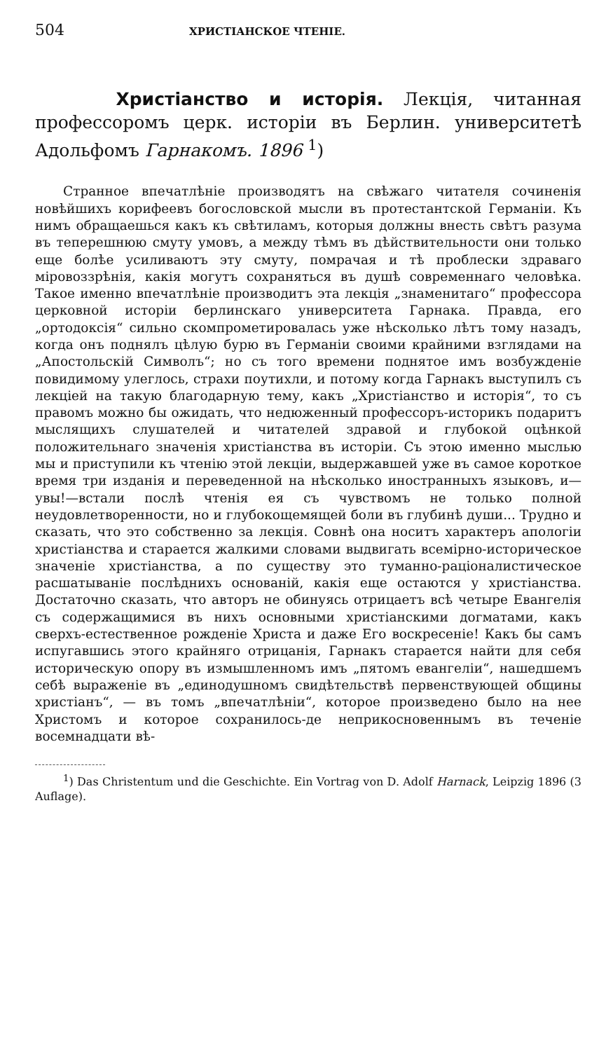504 ХРИСТІАНСКОЕ ЧТЕНІЕ.
Христіанство и исторія. Лекція, читанная профессоромъ церк. исторіи въ Берлин. университетѣ Адольфомъ Гарнакомъ. 1896 <sup>1</sup>)
Странное впечатлѣніе производятъ на свѣжаго читателя сочиненія новѣйшихъ корифеевъ богословской мысли въ протестантской Германіи. Къ нимъ обращаешься какъ къ свѣтиламъ, которыя должны внесть свѣтъ разума въ теперешнюю смуту умовъ, а между тѣмъ въ дѣйствительности они только еще болѣе усиливаютъ эту смуту, помрачая и тѣ проблески здраваго міровоззрѣнія, какія могутъ сохраняться въ душѣ современнаго человѣка. Такое именно впечатлѣніе производитъ эта лекція „знаменитаго“ профессора церковной исторіи берлинскаго университета Гарнака. Правда, его „ортодоксія“ сильно скомпрометировалась уже нѣсколько лѣтъ тому назадъ, когда онъ поднялъ цѣлую бурю въ Германіи своими крайними взглядами на „Апостольскій Символъ“; но съ того времени поднятое имъ возбужденіе повидимому улеглось, страхи поутихли, и потому когда Гарнакъ выступилъ съ лекціей на такую благодарную тему, какъ „Христіанство и исторія“, то съ правомъ можно бы ожидать, что недюженный профессоръ-историкъ подаритъ мыслящихъ слушателей и читателей здравой и глубокой оцѣнкой положительнаго значенія христіанства въ исторіи. Съ этою именно мыслью мы и приступили къ чтенію этой лекціи, выдержавшей уже въ самое короткое время три изданія и переведенной на нѣсколько иностранныхъ языковъ, и—увы!—встали послѣ чтенія ея съ чувствомъ не только полной неудовлетворенности, но и глубокощемящей боли въ глубинѣ души... Трудно и сказать, что это собственно за лекція. Совнѣ она носитъ характеръ апологіи христіанства и старается жалкими словами выдвигать всемірно-историческое значеніе христіанства, а по существу это туманно-раціоналистическое расшатываніе послѣднихъ основаній, какія еще остаются у христіанства. Достаточно сказать, что авторъ не обинуясь отрицаетъ всѣ четыре Евангелія съ содержащимися въ нихъ основными христіанскими догматами, какъ сверхъ-естественное рожденіе Христа и даже Его воскресеніе! Какъ бы самъ испугавшись этого крайняго отрицанія, Гарнакъ старается найти для себя историческую опору въ измышленномъ имъ „пятомъ евангеліи“, нашедшемъ себѣ выраженіе въ „единодушномъ свидѣтельствѣ первенствующей общины христіанъ“, — въ томъ „впечатлѣніи“, которое произведено было на нее Христомъ и которое сохранилось-де неприкосновеннымъ въ теченіе восемнадцати вѣ-
<sup>1</sup>) Das Christentum und die Geschichte. Ein Vortrag von D. Adolf Harnack, Leipzig 1896 (3 Auflage).